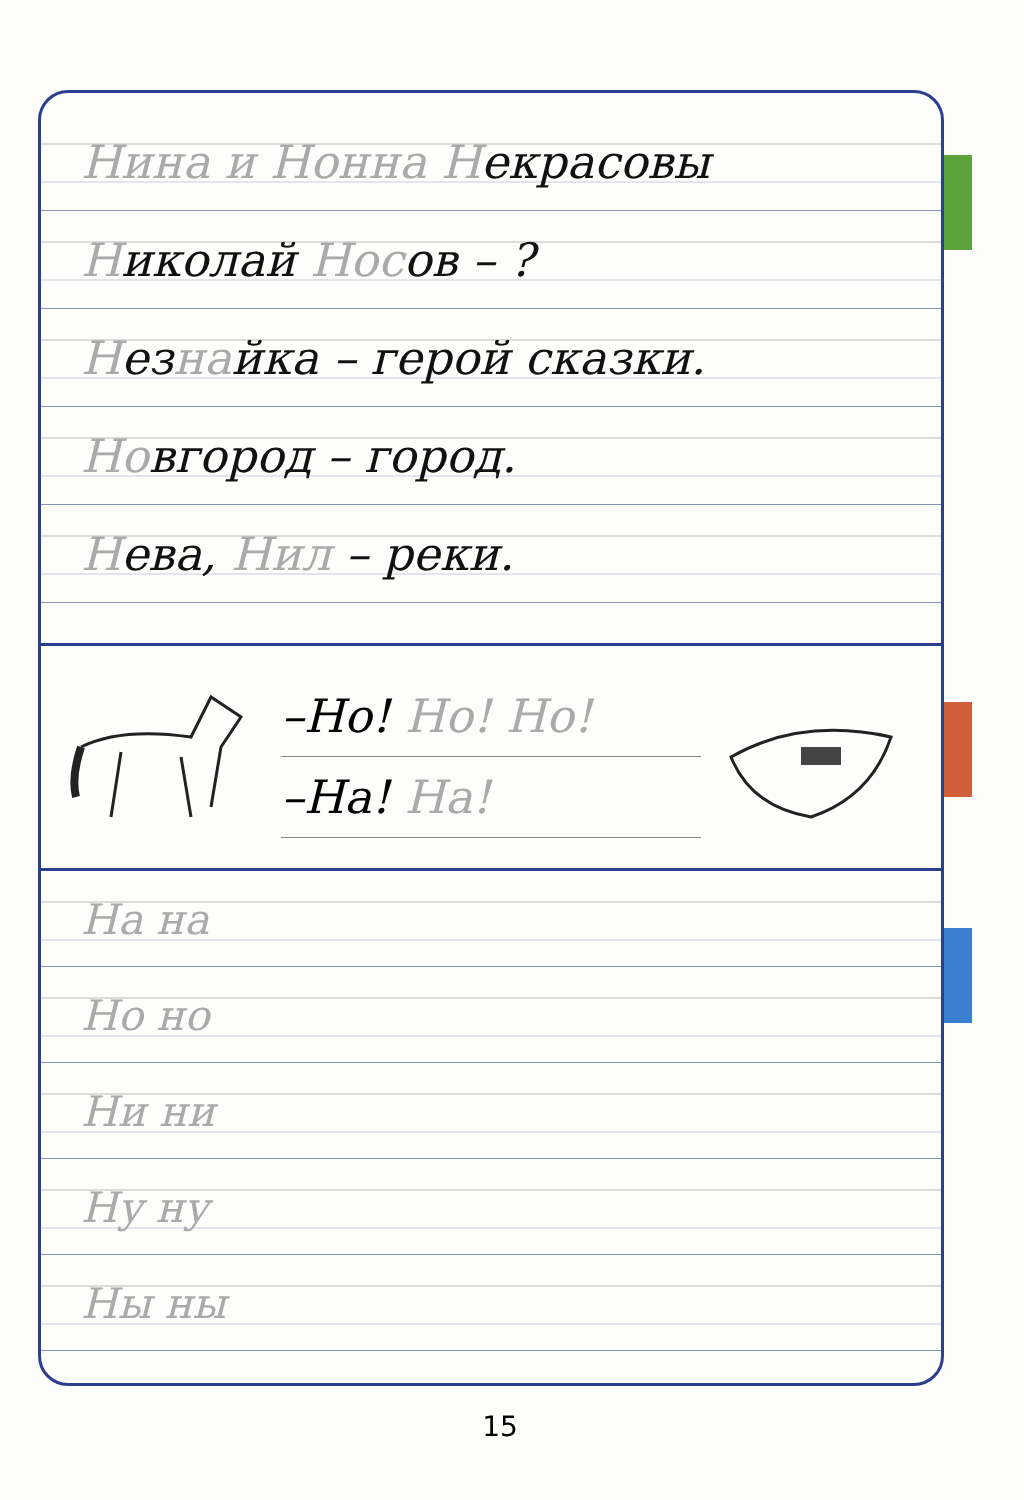Нина и Нонна Некрасовы
Николай Носов – ?
Незнайка – герой сказки.
Новгород – город.
Нева, Нил – реки.
–Но! Но! Но!
–На! На!
На на
Но но
Ни ни
Ну ну
Ны ны
15